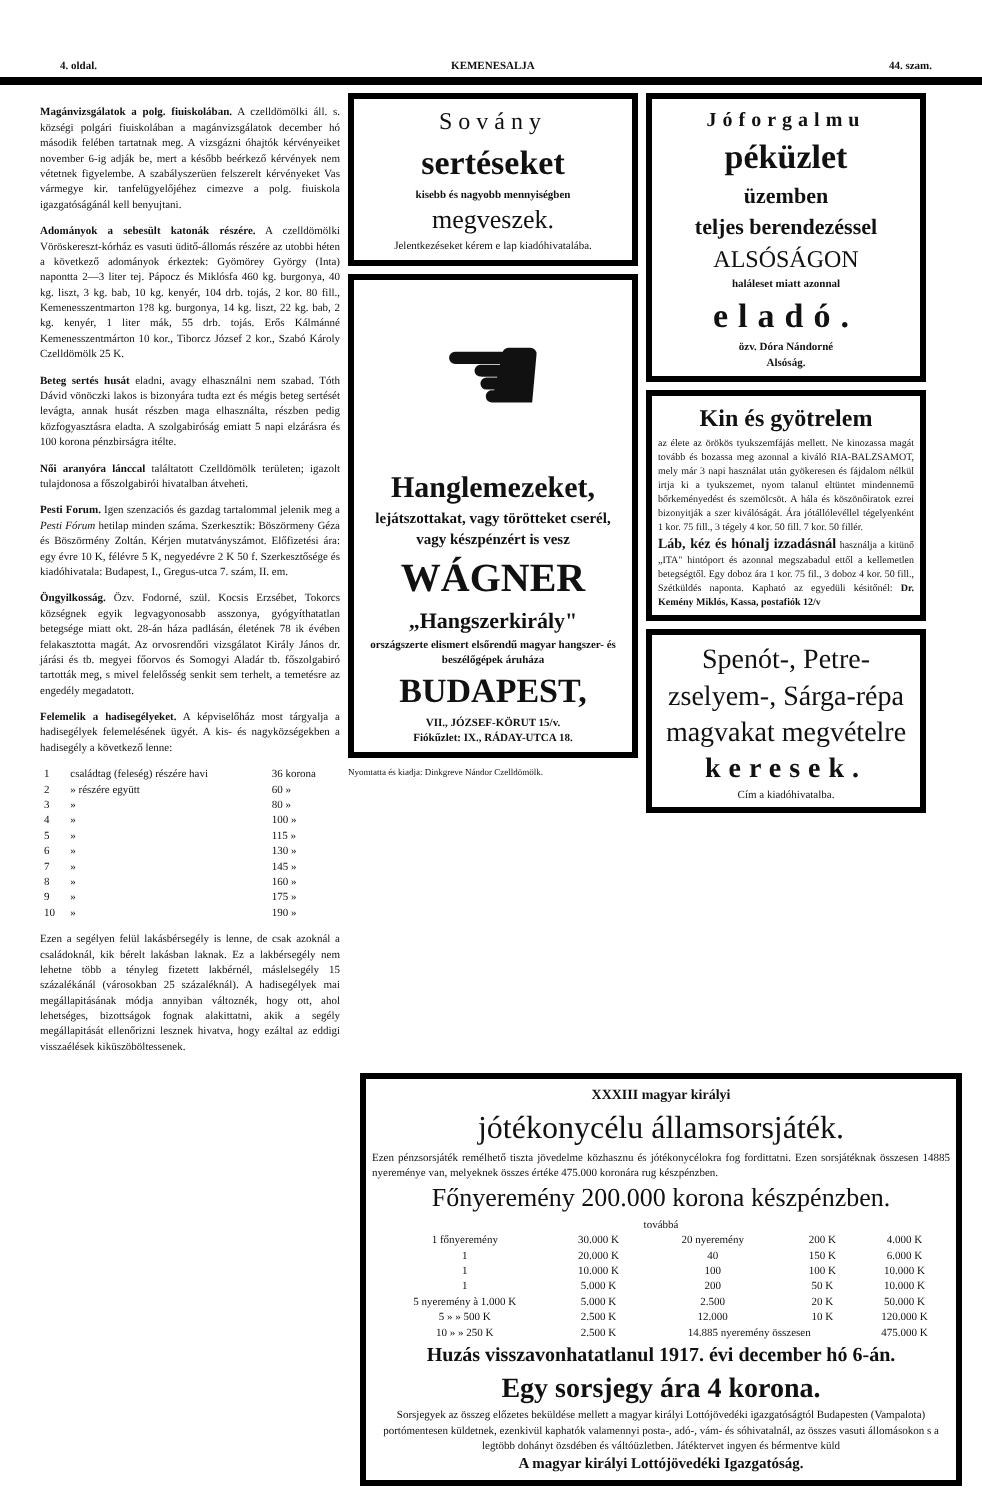4. oldal. KEMENESALJA 44. szam.
Magánvizsgálatok a polg. fiuiskolában. A czelldömölki áll. s. községi polgári fiuiskolában a magánvizsgálatok december hó második felében tartatnak meg. A vizsgázni óhajtók kérvényeiket november 6-ig adják be, mert a később beérkező kérvények nem vétetnek figyelembe. A szabályszerüen felszerelt kérvényeket Vas vármegye kir. tanfelügyelőjéhez cimezve a polg. fiuiskola igazgatóságánál kell benyujtani.
Adományok a sebesült katonák részére. A czelldömölki Vöröskereszt-kórház es vasuti üditő-állomás részére az utobbi héten a következő adományok érkeztek: Gyömörey György (Inta) napontta 2—3 liter tej. Pápocz és Miklósfa 460 kg. burgonya, 40 kg. liszt, 3 kg. bab, 10 kg. kenyér, 104 drb. tojás, 2 kor. 80 fill., Kemenesszentmarton 1?8 kg. burgonya, 14 kg. liszt, 22 kg. bab, 2 kg. kenyér, 1 liter mák, 55 drb. tojás. Erős Kálmánné Kemenesszentmárton 10 kor., Tiborcz József 2 kor., Szabó Károly Czelldömölk 25 K.
Beteg sertés husát eladni, avagy elhasználni nem szabad. Tóth Dávid vönöczki lakos is bizonyára tudta ezt és mégis beteg sertését levágta, annak husát részben maga elhasználta, részben pedig közfogyasztásra eladta. A szolgabiróság emiatt 5 napi elzárásra és 100 korona pénzbirságra itélte.
Női aranyóra lánccal találtatott Czelldömölk területen; igazolt tulajdonosa a főszolgabirói hivatalban átveheti.
Pesti Forum. Igen szenzaciós és gazdag tartalommal jelenik meg a Pesti Fórum hetilap minden száma. Szerkesztik: Böszörmeny Géza és Böszörmény Zoltán. Kérjen mutatványszámot. Előfizetési ára: egy évre 10 K, félévre 5 K, negyedévre 2 K 50 f. Szerkesztősége és kiadóhivatala: Budapest, I., Gregus-utca 7. szám, II. em.
Öngyilkosság. Özv. Fodorné, szül. Kocsis Erzsébet, Tokorcs községnek egyik legvagyonosabb asszonya, gyógyíthatatlan betegsége miatt okt. 28-án háza padlásán, életének 78 ik évében felakasztotta magát. Az orvosrendőri vizsgálatot Király János dr. járási és tb. megyei főorvos és Somogyi Aladár tb. főszolgabiró tartották meg, s mivel felelősség senkit sem terhelt, a temetésre az engedély megadatott.
Felemelik a hadisegélyeket. A képviselőház most tárgyalja a hadisegélyek felemelésének ügyét. A kis- és nagyközségekben a hadisegély a következő lenne:
| 1 | családtag (feleség) részére havi | 36 korona |
| 2 | » részére együtt | 60 » |
| 3 | » | 80 » |
| 4 | » | 100 » |
| 5 | » | 115 » |
| 6 | » | 130 » |
| 7 | » | 145 » |
| 8 | » | 160 » |
| 9 | » | 175 » |
| 10 | » | 190 » |
Ezen a segélyen felül lakásbérsegély is lenne, de csak azoknál a családoknál, kik bérelt lakásban laknak. Ez a lakbérsegély nem lehetne több a tényleg fizetett lakbérnél, máslelsegély 15 százalékánál (városokban 25 százaléknál). A hadisegélyek mai megállapitásának módja annyiban változnék, hogy ott, ahol lehetséges, bizottságok fognak alakittatni, akik a segély megállapitását ellenőrizni lesznek hivatva, hogy ezáltal az eddigi visszaélések kiküszöböltessenek.
Sovány
sertéseket
kisebb és nagyobb mennyiségben
megveszek.
Jelentkezéseket kérem e lap kiadóhivatalába.
☚
Hanglemezeket,
lejátszottakat, vagy törötteket cserél, vagy készpénzért is vesz
WÁGNER
„Hangszerkirály"
országszerte elismert elsőrendű magyar hangszer- és beszélőgépek áruháza
BUDAPEST,
VII., JÓZSEF-KÖRUT 15/v.
Fiókűzlet: IX., RÁDAY-UTCA 18.
Nyomtatta és kiadja: Dinkgreve Nándor Czelldömölk.
Jóforgalmu
péküzlet
üzemben
teljes berendezéssel
ALSÓSÁGON
haláleset miatt azonnal
eladó.
özv. Dóra Nándorné
Alsóság.
Kin és gyötrelem
az élete az örökös tyukszemfájás mellett. Ne kinozassa magát tovább és bozassa meg azonnal a kiváló RIA-BALZSAMOT, mely már 3 napi használat után gyökeresen és fájdalom nélkül irtja ki a tyukszemet, nyom talanul eltüntet mindennemű bőrkeményedést és szemölcsöt. A hála és köszönőiratok ezrei bizonyitják a szer kiválóságát. Ára jótállólevéllel tégelyenként 1 kor. 75 fill., 3 tégely 4 kor. 50 fill. 7 kor. 50 fillér.
Láb, kéz és hónalj izzadásnál használja a kitünő „ITA" hintóport és azonnal megszabadul ettől a kellemetlen betegségtől. Egy doboz ára 1 kor. 75 fil., 3 doboz 4 kor. 50 fill., Szétküldés naponta. Kapható az egyedüli késitőnél: Dr. Kemény Miklós, Kassa, postafiók 12/v
Spenót-, Petre-zselyem-, Sárga-répa magvakat megvételre
keresek.
Cím a kiadóhivatalba.
XXXIII magyar királyi
jótékonycélu államsorsjáték.
Ezen pénzsorsjáték remélhető tiszta jövedelme közhasznu és jótékonycélokra fog fordittatni. Ezen sorsjátéknak összesen 14885 nyereménye van, melyeknek összes értéke 475.000 koronára rug készpénzben.
Főnyeremény 200.000 korona készpénzben.
továbbá
| 1 főnyeremény | 30.000 K | 20 nyeremény | 200 K | 4.000 K |
| 1 | 20.000 K | 40 | 150 K | 6.000 K |
| 1 | 10.000 K | 100 | 100 K | 10.000 K |
| 1 | 5.000 K | 200 | 50 K | 10.000 K |
| 5 nyeremény à 1.000 K | 5.000 K | 2.500 | 20 K | 50.000 K |
| 5 » » 500 K | 2.500 K | 12.000 | 10 K | 120.000 K |
| 10 » » 250 K | 2.500 K | 14.885 nyeremény összesen | | 475.000 K |
Huzás visszavonhatatlanul 1917. évi december hó 6-án.
Egy sorsjegy ára 4 korona.
Sorsjegyek az összeg előzetes beküldése mellett a magyar királyi Lottójövedéki igazgatóságtól Budapesten (Vampalota) portómentesen küldetnek, ezenkivül kaphatók valamennyi posta-, adó-, vám- és sóhivatalnál, az összes vasuti állomásokon s a legtöbb dohányt özsdében és váltóüzletben. Játéktervet ingyen és bérmentve küld
A magyar királyi Lottójövedéki Igazgatóság.